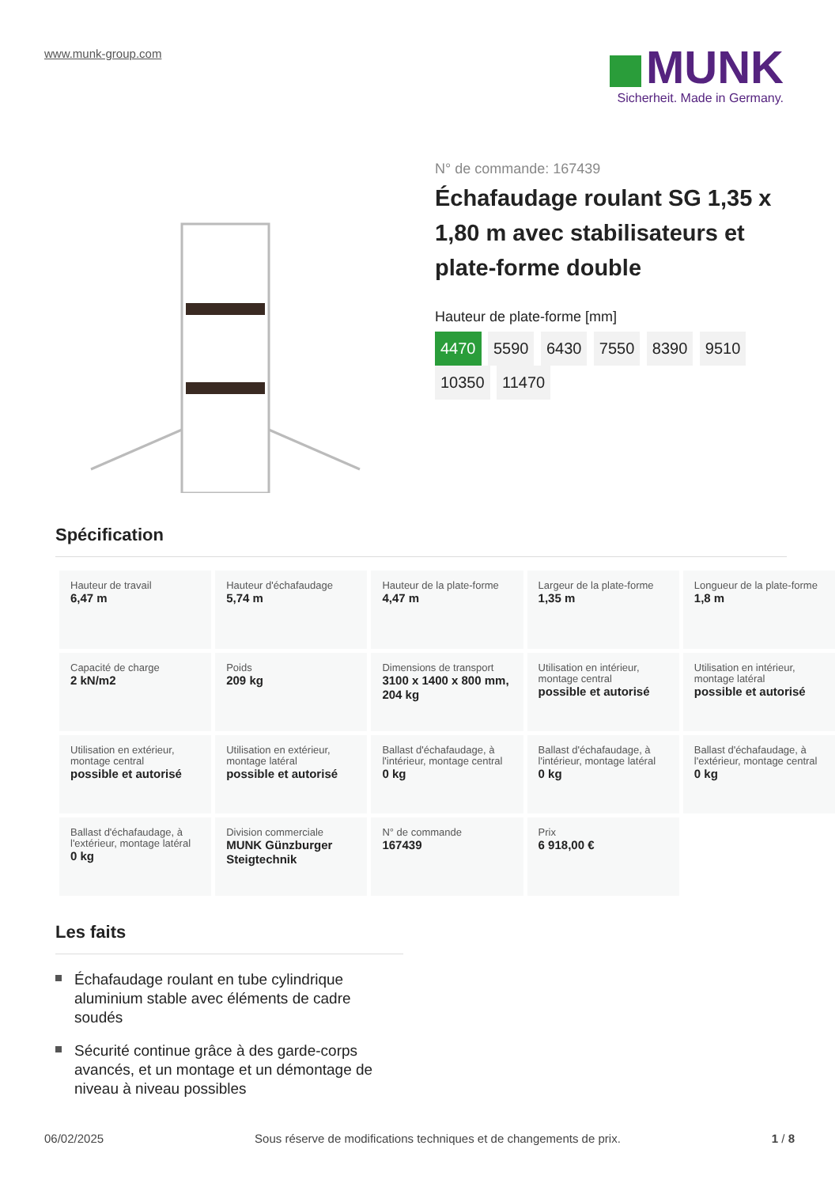www.munk-group.com
MUNK
Sicherheit. Made in Germany.
N° de commande: 167439
Échafaudage roulant SG 1,35 x 1,80 m avec stabilisateurs et plate-forme double
Hauteur de plate-forme [mm]
4470 5590 6430 7550 8390 9510
10350 11470
Spécification
| Hauteur de travail 6,47 m | Hauteur d'échafaudage 5,74 m | Hauteur de la plate-forme 4,47 m | Largeur de la plate-forme 1,35 m | Longueur de la plate-forme 1,8 m |
| Capacité de charge 2 kN/m2 | Poids 209 kg | Dimensions de transport 3100 x 1400 x 800 mm, 204 kg | Utilisation en intérieur, montage central possible et autorisé | Utilisation en intérieur, montage latéral possible et autorisé |
| Utilisation en extérieur, montage central possible et autorisé | Utilisation en extérieur, montage latéral possible et autorisé | Ballast d'échafaudage, à l'intérieur, montage central 0 kg | Ballast d'échafaudage, à l'intérieur, montage latéral 0 kg | Ballast d'échafaudage, à l'extérieur, montage central 0 kg |
| Ballast d'échafaudage, à l'extérieur, montage latéral 0 kg | Division commerciale MUNK Günzburger Steigtechnik | N° de commande 167439 | Prix 6 918,00 € | |
Les faits
Échafaudage roulant en tube cylindrique aluminium stable avec éléments de cadre soudés
Sécurité continue grâce à des garde-corps avancés, et un montage et un démontage de niveau à niveau possibles
06/02/2025 Sous réserve de modifications techniques et de changements de prix. 1 / 8